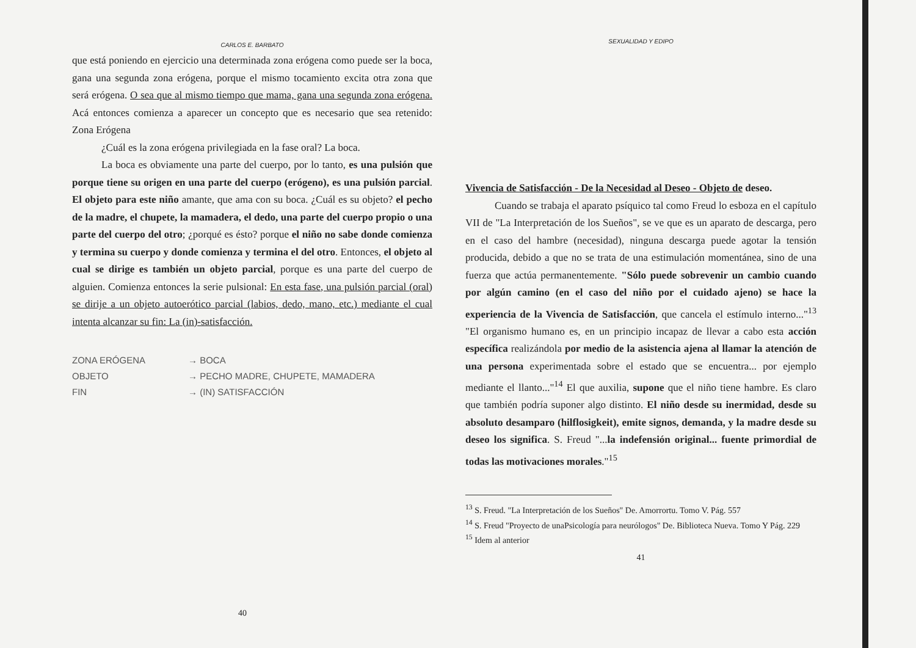CARLOS E. BARBATO
que está poniendo en ejercicio una determinada zona erógena como puede ser la boca, gana una segunda zona erógena, porque el mismo tocamiento excita otra zona que será erógena. O sea que al mismo tiempo que mama, gana una segunda zona erógena. Acá entonces comienza a aparecer un concepto que es necesario que sea retenido: Zona Erógena
¿Cuál es la zona erógena privilegiada en la fase oral? La boca.
La boca es obviamente una parte del cuerpo, por lo tanto, es una pulsión que porque tiene su origen en una parte del cuerpo (erógeno), es una pulsión parcial. El objeto para este niño amante, que ama con su boca. ¿Cuál es su objeto? el pecho de la madre, el chupete, la mamadera, el dedo, una parte del cuerpo propio o una parte del cuerpo del otro; ¿porqué es ésto? porque el niño no sabe donde comienza y termina su cuerpo y donde comienza y termina el del otro. Entonces, el objeto al cual se dirige es también un objeto parcial, porque es una parte del cuerpo de alguien. Comienza entonces la serie pulsional: En esta fase, una pulsión parcial (oral) se dirije a un objeto autoerótico parcial (labios, dedo, mano, etc.) mediante el cual intenta alcanzar su fin: La (in)-satisfacción.
ZONA ERÓGENA → BOCA
OBJETO → PECHO MADRE, CHUPETE, MAMADERA
FIN → (IN) SATISFACCIÓN
40
SEXUALIDAD Y EDIPO
Vivencia de Satisfacción - De la Necesidad al Deseo - Objeto de deseo.
Cuando se trabaja el aparato psíquico tal como Freud lo esboza en el capítulo VII de "La Interpretación de los Sueños", se ve que es un aparato de descarga, pero en el caso del hambre (necesidad), ninguna descarga puede agotar la tensión producida, debido a que no se trata de una estimulación momentánea, sino de una fuerza que actúa permanentemente. "Sólo puede sobrevenir un cambio cuando por algún camino (en el caso del niño por el cuidado ajeno) se hace la experiencia de la Vivencia de Satisfacción, que cancela el estímulo interno..."<sup>13</sup> "El organismo humano es, en un principio incapaz de llevar a cabo esta acción específica realizándola por medio de la asistencia ajena al llamar la atención de una persona experimentada sobre el estado que se encuentra... por ejemplo mediante el llanto..."<sup>14</sup> El que auxilia, supone que el niño tiene hambre. Es claro que también podría suponer algo distinto. El niño desde su inermidad, desde su absoluto desamparo (hilflosigkeit), emite signos, demanda, y la madre desde su deseo los significa. S. Freud "...la indefensión original... fuente primordial de todas las motivaciones morales."<sup>15</sup>
<sup>13</sup> S. Freud. "La Interpretación de los Sueños" De. Amorrortu. Tomo V. Pág. 557
<sup>14</sup> S. Freud "Proyecto de unaPsicología para neurólogos" De. Biblioteca Nueva. Tomo Y Pág. 229
<sup>15</sup> Idem al anterior
41